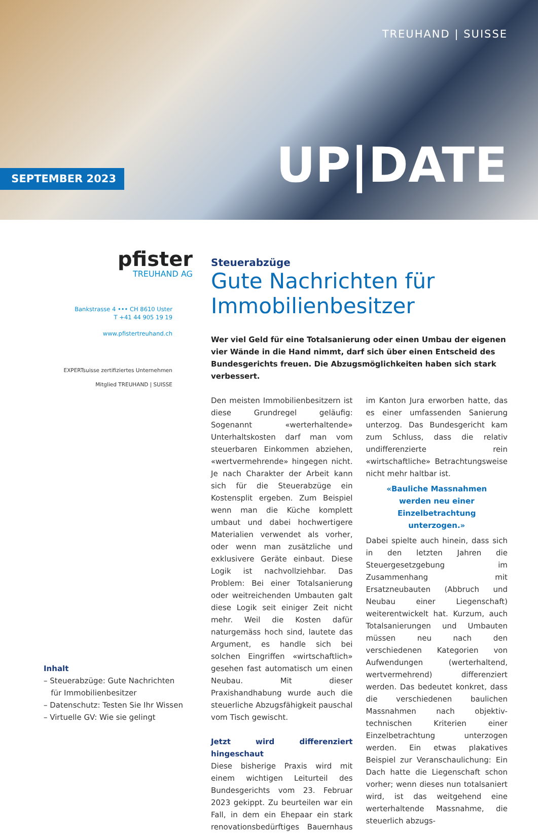TREUHAND | SUISSE
SEPTEMBER 2023 UP|DATE
pfister
TREUHAND AG
Bankstrasse 4 ••• CH 8610 Uster
T +41 44 905 19 19
www.pfistertreuhand.ch
EXPERTsuisse zertifiziertes Unternehmen
Mitglied TREUHAND | SUISSE
Inhalt
– Steuerabzüge: Gute Nachrichten
für Immobilienbesitzer
– Datenschutz: Testen Sie Ihr Wissen
– Virtuelle GV: Wie sie gelingt
Steuerabzüge
Gute Nachrichten für Immobilienbesitzer
Wer viel Geld für eine Totalsanierung oder einen Umbau der eigenen vier Wände in die Hand nimmt, darf sich über einen Entscheid des Bundesgerichts freuen. Die Abzugsmöglichkeiten haben sich stark verbessert.
Den meisten Immobilienbesitzern ist diese Grundregel geläufig: Sogenannt «werterhaltende» Unterhaltskosten darf man vom steuerbaren Einkommen abziehen, «wertvermehrende» hingegen nicht. Je nach Charakter der Arbeit kann sich für die Steuerabzüge ein Kostensplit ergeben. Zum Beispiel wenn man die Küche komplett umbaut und dabei hochwertigere Materialien verwendet als vorher, oder wenn man zusätzliche und exklusivere Geräte einbaut. Diese Logik ist nachvollziehbar. Das Problem: Bei einer Totalsanierung oder weitreichenden Umbauten galt diese Logik seit einiger Zeit nicht mehr. Weil die Kosten dafür naturgemäss hoch sind, lautete das Argument, es handle sich bei solchen Eingriffen «wirtschaftlich» gesehen fast automatisch um einen Neubau. Mit dieser Praxishandhabung wurde auch die steuerliche Abzugsfähigkeit pauschal vom Tisch gewischt.
Jetzt wird differenziert hingeschaut
Diese bisherige Praxis wird mit einem wichtigen Leiturteil des Bundesgerichts vom 23. Februar 2023 gekippt. Zu beurteilen war ein Fall, in dem ein Ehepaar ein stark renovationsbedürftiges Bauernhaus im Kanton Jura erworben hatte, das es einer umfassenden Sanierung unterzog. Das Bundesgericht kam zum Schluss, dass die relativ undifferenzierte rein «wirtschaftliche» Betrachtungsweise nicht mehr haltbar ist.
«Bauliche Massnahmen werden neu einer Einzelbetrachtung unterzogen.»
Dabei spielte auch hinein, dass sich in den letzten Jahren die Steuergesetzgebung im Zusammenhang mit Ersatzneubauten (Abbruch und Neubau einer Liegenschaft) weiterentwickelt hat. Kurzum, auch Totalsanierungen und Umbauten müssen neu nach den verschiedenen Kategorien von Aufwendungen (werterhaltend, wertvermehrend) differenziert werden. Das bedeutet konkret, dass die verschiedenen baulichen Massnahmen nach objektiv-technischen Kriterien einer Einzelbetrachtung unterzogen werden. Ein etwas plakatives Beispiel zur Veranschaulichung: Ein Dach hatte die Liegenschaft schon vorher; wenn dieses nun totalsaniert wird, ist das weitgehend eine werterhaltende Massnahme, die steuerlich abzugs-